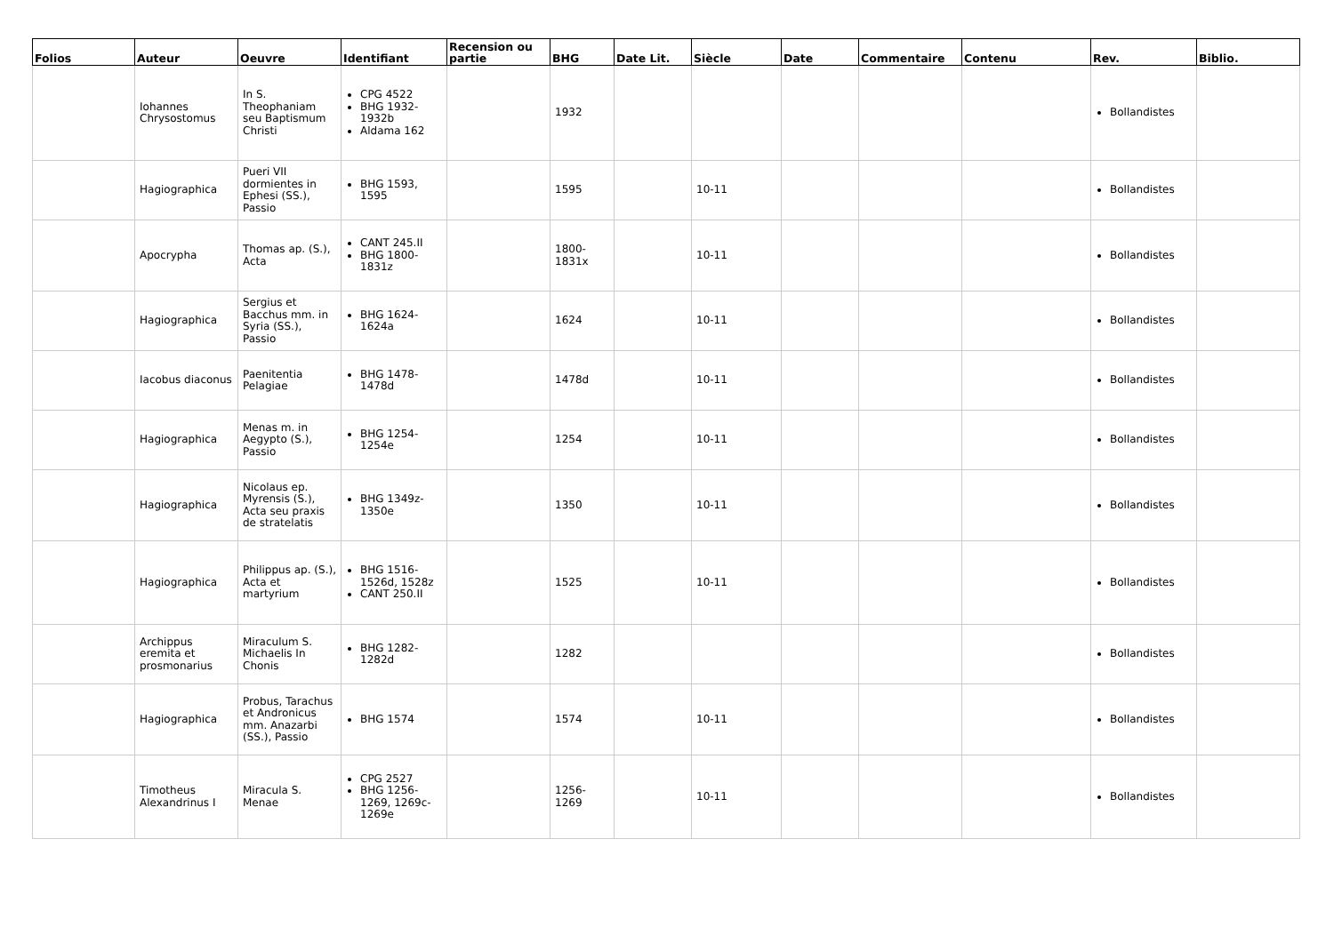| Folios | Auteur | Oeuvre | Identifiant | Recension ou partie | BHG | Date Lit. | Siècle | Date | Commentaire | Contenu | Rev. | Biblio. |
| --- | --- | --- | --- | --- | --- | --- | --- | --- | --- | --- | --- | --- |
| | Iohannes Chrysostomus | In S. Theophaniam seu Baptismum Christi | CPG 4522 BHG 1932-1932b Aldama 162 | | 1932 | | | | | | Bollandistes | |
| | Hagiographica | Pueri VII dormientes in Ephesi (SS.), Passio | BHG 1593, 1595 | | 1595 | | 10-11 | | | | Bollandistes | |
| | Apocrypha | Thomas ap. (S.), Acta | CANT 245.II BHG 1800-1831z | | 1800-1831x | | 10-11 | | | | Bollandistes | |
| | Hagiographica | Sergius et Bacchus mm. in Syria (SS.), Passio | BHG 1624-1624a | | 1624 | | 10-11 | | | | Bollandistes | |
| | Iacobus diaconus | Paenitentia Pelagiae | BHG 1478-1478d | | 1478d | | 10-11 | | | | Bollandistes | |
| | Hagiographica | Menas m. in Aegypto (S.), Passio | BHG 1254-1254e | | 1254 | | 10-11 | | | | Bollandistes | |
| | Hagiographica | Nicolaus ep. Myrensis (S.), Acta seu praxis de stratelatis | BHG 1349z-1350e | | 1350 | | 10-11 | | | | Bollandistes | |
| | Hagiographica | Philippus ap. (S.), Acta et martyrium | BHG 1516-1526d, 1528z CANT 250.II | | 1525 | | 10-11 | | | | Bollandistes | |
| | Archippus eremita et prosmonarius | Miraculum S. Michaelis In Chonis | BHG 1282-1282d | | 1282 | | | | | | Bollandistes | |
| | Hagiographica | Probus, Tarachus et Andronicus mm. Anazarbi (SS.), Passio | BHG 1574 | | 1574 | | 10-11 | | | | Bollandistes | |
| | Timotheus Alexandrinus I | Miracula S. Menae | CPG 2527 BHG 1256-1269, 1269c-1269e | | 1256-1269 | | 10-11 | | | | Bollandistes | |